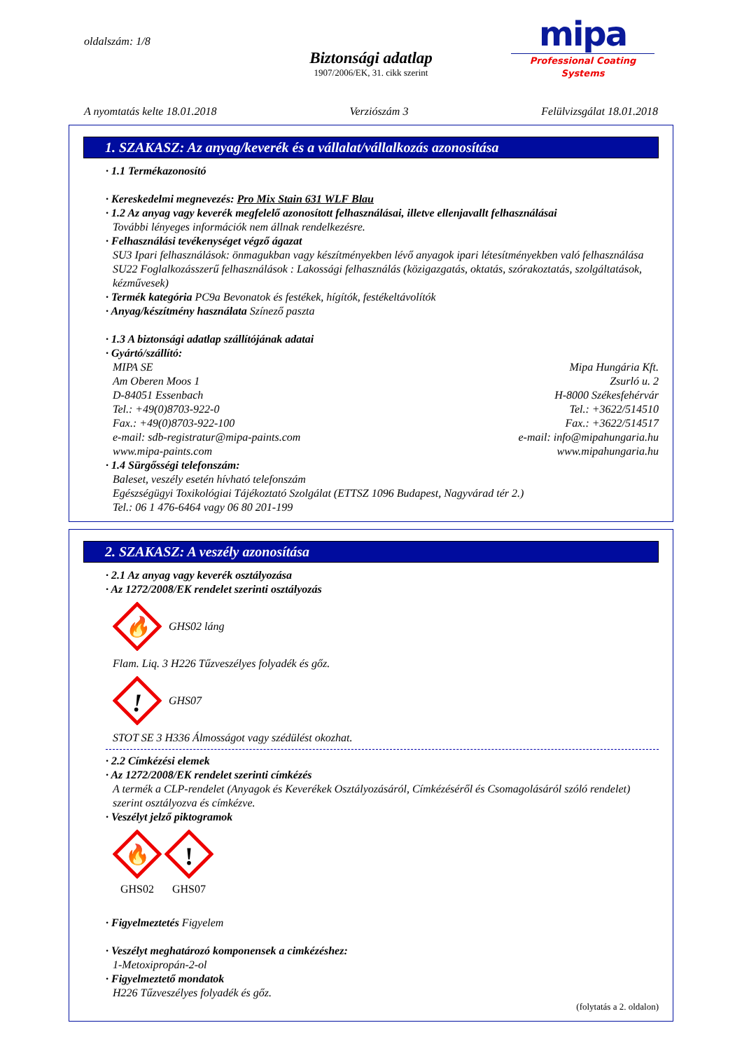oldalszám: 1/8
mipa
Professional Coating Systems
Biztonsági adatlap
1907/2006/EK, 31. cikk szerint
A nyomtatás kelte 18.01.2018 Verziószám 3 Felülvizsgálat 18.01.2018
1. SZAKASZ: Az anyag/keverék és a vállalat/vállalkozás azonosítása
· 1.1 Termékazonosító
· Kereskedelmi megnevezés: Pro Mix Stain 631 WLF Blau
· 1.2 Az anyag vagy keverék megfelelő azonosított felhasználásai, illetve ellenjavallt felhasználásai
További lényeges információk nem állnak rendelkezésre.
· Felhasználási tevékenységet végző ágazat
SU3 Ipari felhasználások: önmagukban vagy készítményekben lévő anyagok ipari létesítményekben való felhasználása
SU22 Foglalkozásszerű felhasználások : Lakossági felhasználás (közigazgatás, oktatás, szórakoztatás, szolgáltatások, kézművesek)
· Termék kategória PC9a Bevonatok és festékek, hígítók, festékeltávolítók
· Anyag/készítmény használata Színező paszta
· 1.3 A biztonsági adatlap szállítójának adatai
· Gyártó/szállító:
MIPA SE
Am Oberen Moos 1
D-84051 Essenbach
Tel.: +49(0)8703-922-0
Fax.: +49(0)8703-922-100
e-mail: sdb-registratur@mipa-paints.com
www.mipa-paints.com
Mipa Hungária Kft.
Zsurló u. 2
H-8000 Székesfehérvár
Tel.: +3622/514510
Fax.: +3622/514517
e-mail: info@mipahungaria.hu
www.mipahungaria.hu
· 1.4 Sürgősségi telefonszám:
Baleset, veszély esetén hívható telefonszám
Egészségügyi Toxikológiai Tájékoztató Szolgálat (ETTSZ 1096 Budapest, Nagyvárad tér 2.)
Tel.: 06 1 476-6464 vagy 06 80 201-199
2. SZAKASZ: A veszély azonosítása
· 2.1 Az anyag vagy keverék osztályozása
· Az 1272/2008/EK rendelet szerinti osztályozás
🔥
GHS02 láng
Flam. Liq. 3 H226 Tűzveszélyes folyadék és gőz.
!
GHS07
STOT SE 3 H336 Álmosságot vagy szédülést okozhat.
· 2.2 Címkézési elemek
· Az 1272/2008/EK rendelet szerinti címkézés
A termék a CLP-rendelet (Anyagok és Keverékek Osztályozásáról, Címkézéséről és Csomagolásáról szóló rendelet) szerint osztályozva és címkézve.
· Veszélyt jelző piktogramok
🔥
GHS02
!
GHS07
· Figyelmeztetés Figyelem
· Veszélyt meghatározó komponensek a cimkézéshez:
1-Metoxipropán-2-ol
· Figyelmeztető mondatok
H226 Tűzveszélyes folyadék és gőz.
(folytatás a 2. oldalon)